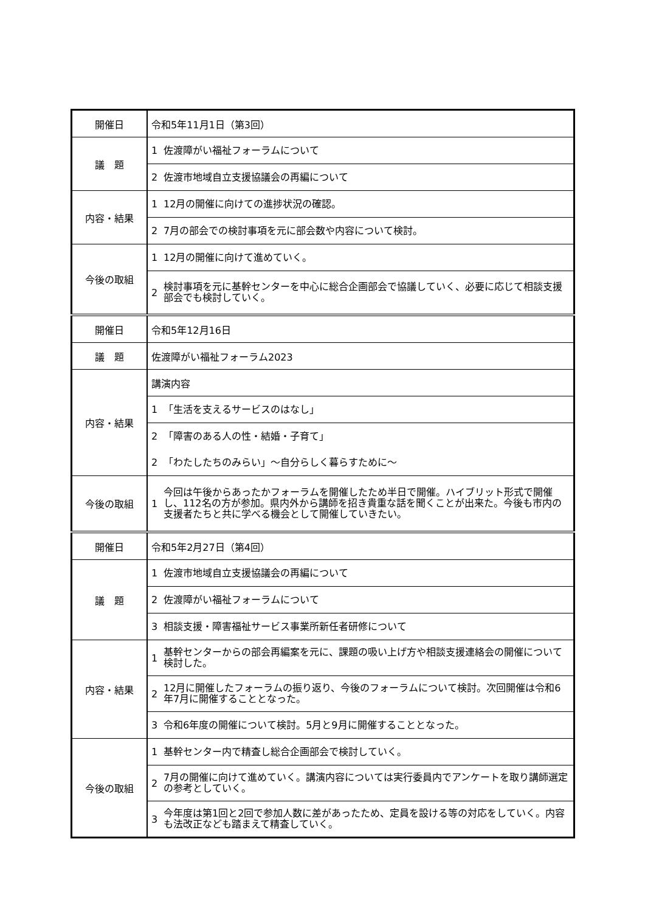| 開催日 | 令和5年11月1日（第3回） | |
| 議 題 | 1 | 佐渡障がい福祉フォーラムについて |
| | 2 | 佐渡市地域自立支援協議会の再編について |
| 内容・結果 | 1 | 12月の開催に向けての進捗状況の確認。 |
| | 2 | 7月の部会での検討事項を元に部会数や内容について検討。 |
| 今後の取組 | 1 | 12月の開催に向けて進めていく。 |
| | 2 | 検討事項を元に基幹センターを中心に総合企画部会で協議していく、必要に応じて相談支援部会でも検討していく。 |
| 開催日 | 令和5年12月16日 | |
| 議 題 | 佐渡障がい福祉フォーラム2023 | |
| 内容・結果 | 講演内容 | |
| | 1 | 「生活を支えるサービスのはなし」 |
| | 2 | 「障害のある人の性・結婚・子育て」 |
| | 2 | 「わたしたちのみらい」～自分らしく暮らすために～ |
| 今後の取組 | 1 | 今回は午後からあったかフォーラムを開催したため半日で開催。ハイブリット形式で開催し、112名の方が参加。県内外から講師を招き貴重な話を聞くことが出来た。今後も市内の支援者たちと共に学べる機会として開催していきたい。 |
| 開催日 | 令和5年2月27日（第4回） | |
| 議 題 | 1 | 佐渡市地域自立支援協議会の再編について |
| | 2 | 佐渡障がい福祉フォーラムについて |
| | 3 | 相談支援・障害福祉サービス事業所新任者研修について |
| 内容・結果 | 1 | 基幹センターからの部会再編案を元に、課題の吸い上げ方や相談支援連絡会の開催について検討した。 |
| | 2 | 12月に開催したフォーラムの振り返り、今後のフォーラムについて検討。次回開催は令和6年7月に開催することとなった。 |
| | 3 | 令和6年度の開催について検討。5月と9月に開催することとなった。 |
| 今後の取組 | 1 | 基幹センター内で精査し総合企画部会で検討していく。 |
| | 2 | 7月の開催に向けて進めていく。講演内容については実行委員内でアンケートを取り講師選定の参考としていく。 |
| | 3 | 今年度は第1回と2回で参加人数に差があったため、定員を設ける等の対応をしていく。内容も法改正なども踏まえて精査していく。 |